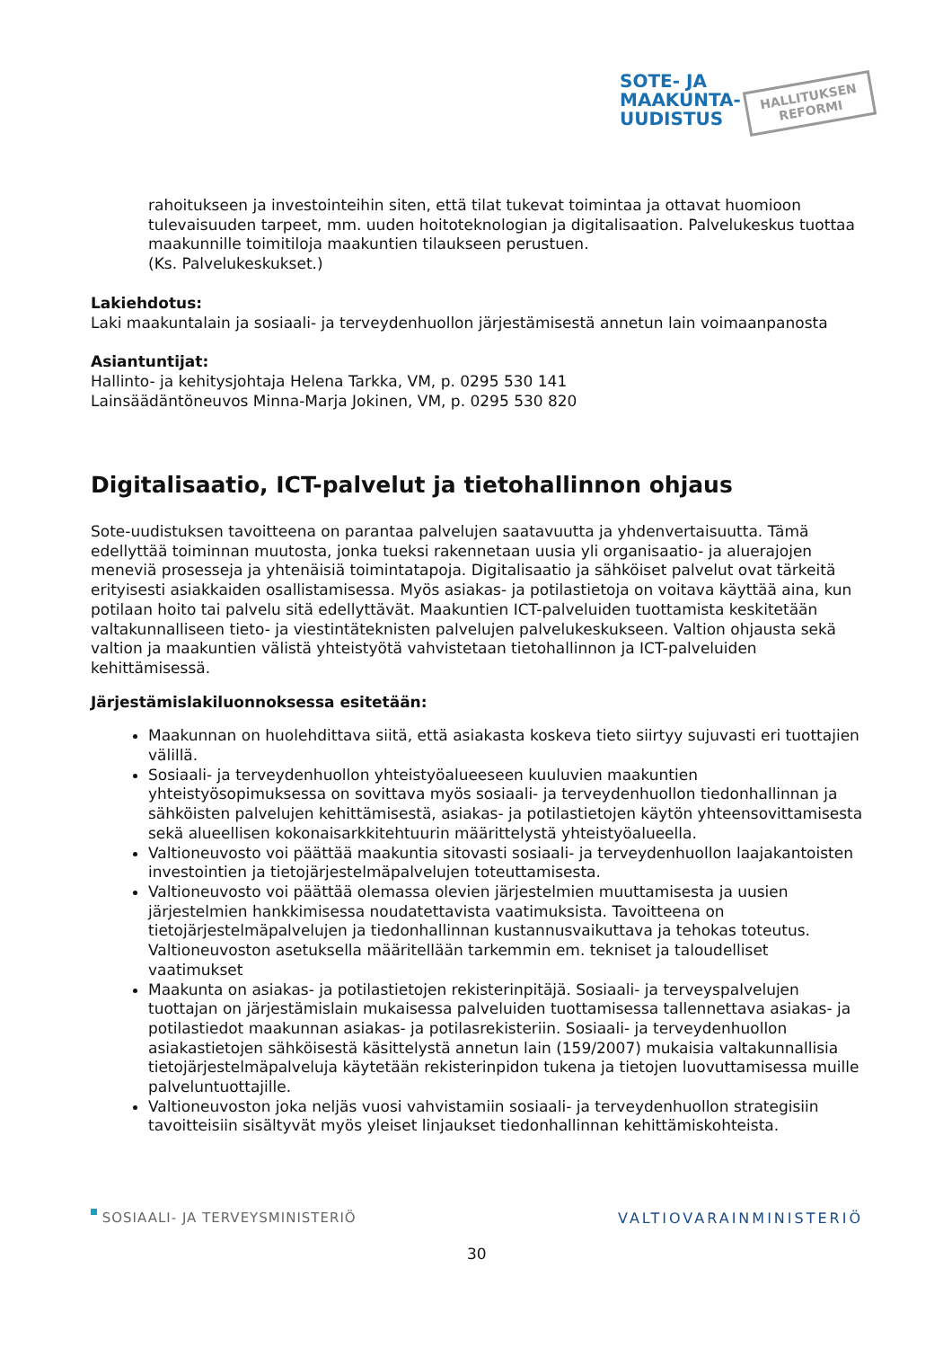SOTE- JA
MAAKUNTA-
UUDISTUS
HALLITUKSEN
REFORMI
rahoitukseen ja investointeihin siten, että tilat tukevat toimintaa ja ottavat huomioon tulevaisuuden tarpeet, mm. uuden hoitoteknologian ja digitalisaation. Palvelukeskus tuottaa maakunnille toimitiloja maakuntien tilaukseen perustuen.
(Ks. Palvelukeskukset.)
Lakiehdotus:
Laki maakuntalain ja sosiaali- ja terveydenhuollon järjestämisestä annetun lain voimaanpanosta
Asiantuntijat:
Hallinto- ja kehitysjohtaja Helena Tarkka, VM, p. 0295 530 141
Lainsäädäntöneuvos Minna-Marja Jokinen, VM, p. 0295 530 820
Digitalisaatio, ICT-palvelut ja tietohallinnon ohjaus
Sote-uudistuksen tavoitteena on parantaa palvelujen saatavuutta ja yhdenvertaisuutta. Tämä edellyttää toiminnan muutosta, jonka tueksi rakennetaan uusia yli organisaatio- ja aluerajojen meneviä prosesseja ja yhtenäisiä toimintatapoja. Digitalisaatio ja sähköiset palvelut ovat tärkeitä erityisesti asiakkaiden osallistamisessa. Myös asiakas- ja potilastietoja on voitava käyttää aina, kun potilaan hoito tai palvelu sitä edellyttävät. Maakuntien ICT-palveluiden tuottamista keskitetään valtakunnalliseen tieto- ja viestintäteknisten palvelujen palvelukeskukseen. Valtion ohjausta sekä valtion ja maakuntien välistä yhteistyötä vahvistetaan tietohallinnon ja ICT-palveluiden kehittämisessä.
Järjestämislakiluonnoksessa esitetään:
Maakunnan on huolehdittava siitä, että asiakasta koskeva tieto siirtyy sujuvasti eri tuottajien välillä.
Sosiaali- ja terveydenhuollon yhteistyöalueeseen kuuluvien maakuntien yhteistyösopimuksessa on sovittava myös sosiaali- ja terveydenhuollon tiedonhallinnan ja sähköisten palvelujen kehittämisestä, asiakas- ja potilastietojen käytön yhteensovittamisesta sekä alueellisen kokonaisarkkitehtuurin määrittelystä yhteistyöalueella.
Valtioneuvosto voi päättää maakuntia sitovasti sosiaali- ja terveydenhuollon laajakantoisten investointien ja tietojärjestelmäpalvelujen toteuttamisesta.
Valtioneuvosto voi päättää olemassa olevien järjestelmien muuttamisesta ja uusien järjestelmien hankkimisessa noudatettavista vaatimuksista. Tavoitteena on tietojärjestelmäpalvelujen ja tiedonhallinnan kustannusvaikuttava ja tehokas toteutus. Valtioneuvoston asetuksella määritellään tarkemmin em. tekniset ja taloudelliset vaatimukset
Maakunta on asiakas- ja potilastietojen rekisterinpitäjä. Sosiaali- ja terveyspalvelujen tuottajan on järjestämislain mukaisessa palveluiden tuottamisessa tallennettava asiakas- ja potilastiedot maakunnan asiakas- ja potilasrekisteriin. Sosiaali- ja terveydenhuollon asiakastietojen sähköisestä käsittelystä annetun lain (159/2007) mukaisia valtakunnallisia tietojärjestelmäpalveluja käytetään rekisterinpidon tukena ja tietojen luovuttamisessa muille palveluntuottajille.
Valtioneuvoston joka neljäs vuosi vahvistamiin sosiaali- ja terveydenhuollon strategisiin tavoitteisiin sisältyvät myös yleiset linjaukset tiedonhallinnan kehittämiskohteista.
SOSIAALI- JA TERVEYSMINISTERIÖ VALTIOVARAINMINISTERIÖ
30